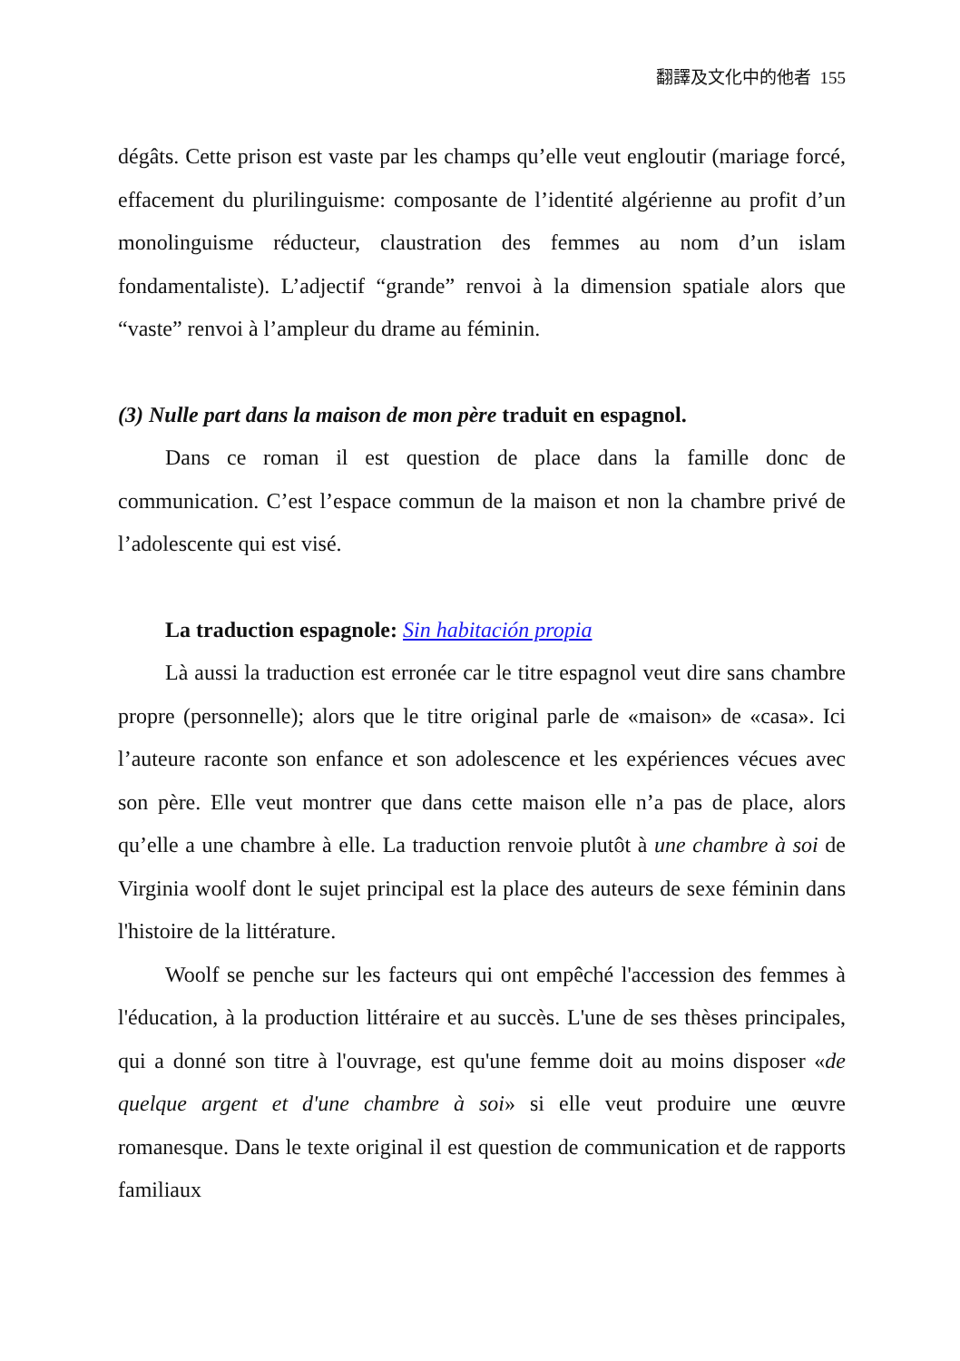翻譯及文化中的他者 155
dégâts. Cette prison est vaste par les champs qu’elle veut engloutir (mariage forcé, effacement du plurilinguisme: composante de l’identité algérienne au profit d’un monolinguisme réducteur, claustration des femmes au nom d’un islam fondamentaliste). L’adjectif “grande” renvoi à la dimension spatiale alors que “vaste” renvoi à l’ampleur du drame au féminin.
(3) Nulle part dans la maison de mon père traduit en espagnol.
Dans ce roman il est question de place dans la famille donc de communication. C’est l’espace commun de la maison et non la chambre privé de l’adolescente qui est visé.
La traduction espagnole: Sin habitación propia
Là aussi la traduction est erronée car le titre espagnol veut dire sans chambre propre (personnelle); alors que le titre original parle de «maison» de «casa». Ici l’auteure raconte son enfance et son adolescence et les expériences vécues avec son père. Elle veut montrer que dans cette maison elle n’a pas de place, alors qu’elle a une chambre à elle. La traduction renvoie plutôt à une chambre à soi de Virginia woolf dont le sujet principal est la place des auteurs de sexe féminin dans l'histoire de la littérature.
Woolf se penche sur les facteurs qui ont empêché l'accession des femmes à l'éducation, à la production littéraire et au succès. L'une de ses thèses principales, qui a donné son titre à l'ouvrage, est qu'une femme doit au moins disposer «de quelque argent et d'une chambre à soi» si elle veut produire une œuvre romanesque. Dans le texte original il est question de communication et de rapports familiaux